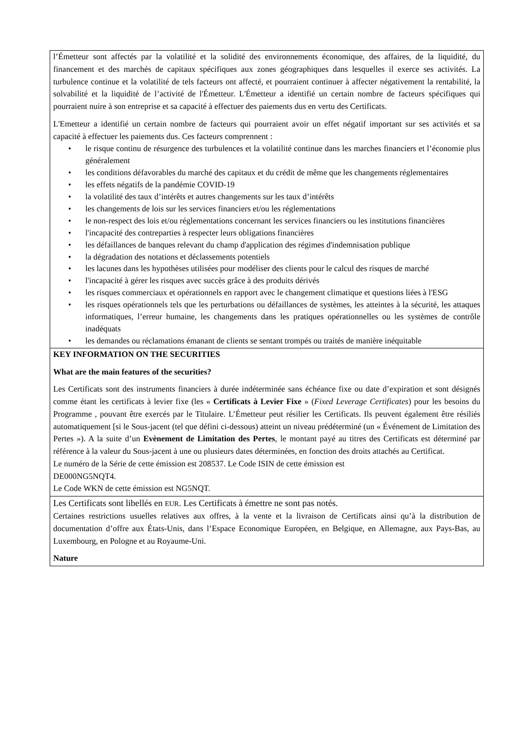| l’Émetteur sont affectés par la volatilité et la solidité des environnements économique, des affaires, de la liquidité, du financement et des marchés de capitaux spécifiques aux zones géographiques dans lesquelles il exerce ses activités. La turbulence continue et la volatilité de tels facteurs ont affecté, et pourraient continuer à affecter négativement la rentabilité, la solvabilité et la liquidité de l’activité de l'Émetteur. L'Émetteur a identifié un certain nombre de facteurs spécifiques qui pourraient nuire à son entreprise et sa capacité à effectuer des paiements dus en vertu des Certificats. L'Emetteur a identifié un certain nombre de facteurs qui pourraient avoir un effet négatif important sur ses activités et sa capacité à effectuer les paiements dus. Ces facteurs comprennent : • le risque continu de résurgence des turbulences et la volatilité continue dans les marches financiers et l’économie plus généralement • les conditions défavorables du marché des capitaux et du crédit de même que les changements réglementaires • les effets négatifs de la pandémie COVID-19 • la volatilité des taux d’intérêts et autres changements sur les taux d’intérêts • les changements de lois sur les services financiers et/ou les réglementations • le non-respect des lois et/ou réglementations concernant les services financiers ou les institutions financières • l'incapacité des contreparties à respecter leurs obligations financières • les défaillances de banques relevant du champ d'application des régimes d'indemnisation publique • la dégradation des notations et déclassements potentiels • les lacunes dans les hypothèses utilisées pour modéliser des clients pour le calcul des risques de marché • l'incapacité à gérer les risques avec succès grâce à des produits dérivés • les risques commerciaux et opérationnels en rapport avec le changement climatique et questions liées à l'ESG • les risques opérationnels tels que les perturbations ou défaillances de systèmes, les atteintes à la sécurité, les attaques informatiques, l’erreur humaine, les changements dans les pratiques opérationnelles ou les systèmes de contrôle inadéquats • les demandes ou réclamations émanant de clients se sentant trompés ou traités de manière inéquitable |
| KEY INFORMATION ON THE SECURITIES What are the main features of the securities? Les Certificats sont des instruments financiers à durée indéterminée sans échéance fixe ou date d’expiration et sont désignés comme étant les certificats à levier fixe (les « Certificats à Levier Fixe » ( Fixed Leverage Certificates ) pour les besoins du Programme , pouvant être exercés par le Titulaire. L’Émetteur peut résilier les Certificats. Ils peuvent également être résiliés automatiquement [si le Sous-jacent (tel que défini ci-dessous) atteint un niveau prédéterminé (un « Événement de Limitation des Pertes »). A la suite d’un Evènement de Limitation des Pertes , le montant payé au titres des Certificats est déterminé par référence à la valeur du Sous-jacent à une ou plusieurs dates déterminées, en fonction des droits attachés au Certificat. Le numéro de la Série de cette émission est 208537. Le Code ISIN de cette émission est DE000NG5NQT4. Le Code WKN de cette émission est NG5NQT. |
| Les Certificats sont libellés en EUR . Les Certificats à émettre ne sont pas notés. Certaines restrictions usuelles relatives aux offres, à la vente et la livraison de Certificats ainsi qu’à la distribution de documentation d’offre aux États-Unis, dans l’Espace Economique Européen, en Belgique, en Allemagne, aux Pays-Bas, au Luxembourg, en Pologne et au Royaume-Uni. Nature |